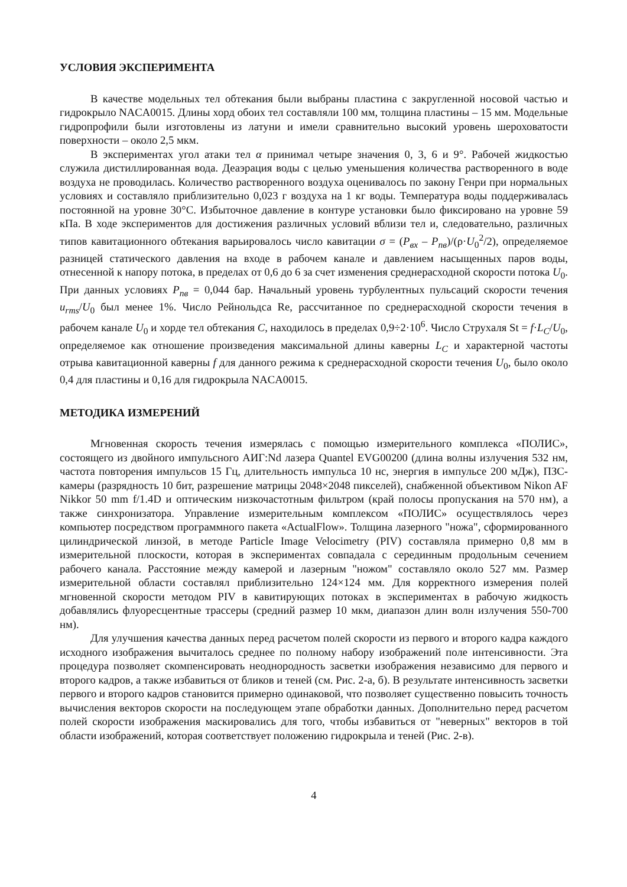УСЛОВИЯ ЭКСПЕРИМЕНТА
В качестве модельных тел обтекания были выбраны пластина с закругленной носовой частью и гидрокрыло NACA0015. Длины хорд обоих тел составляли 100 мм, толщина пластины – 15 мм. Модельные гидропрофили были изготовлены из латуни и имели сравнительно высокий уровень шероховатости поверхности – около 2,5 мкм.
В экспериментах угол атаки тел α принимал четыре значения 0, 3, 6 и 9°. Рабочей жидкостью служила дистиллированная вода. Деаэрация воды с целью уменьшения количества растворенного в воде воздуха не проводилась. Количество растворенного воздуха оценивалось по закону Генри при нормальных условиях и составляло приблизительно 0,023 г воздуха на 1 кг воды. Температура воды поддерживалась постоянной на уровне 30°C. Избыточное давление в контуре установки было фиксировано на уровне 59 кПа. В ходе экспериментов для достижения различных условий вблизи тел и, следовательно, различных типов кавитационного обтекания варьировалось число кавитации σ = (P<sub>вх</sub> – P<sub>пв</sub>)/(ρ·U<sub>0</sub><sup>2</sup>/2), определяемое разницей статического давления на входе в рабочем канале и давлением насыщенных паров воды, отнесенной к напору потока, в пределах от 0,6 до 6 за счет изменения среднерасходной скорости потока U<sub>0</sub>. При данных условиях P<sub>пв</sub> = 0,044 бар. Начальный уровень турбулентных пульсаций скорости течения u<sub>rms</sub>/U<sub>0</sub> был менее 1%. Число Рейнольдса Re, рассчитанное по среднерасходной скорости течения в рабочем канале U<sub>0</sub> и хорде тел обтекания C, находилось в пределах 0,9÷2·10<sup>6</sup>. Число Струхаля St = f·L<sub>C</sub>/U<sub>0</sub>, определяемое как отношение произведения максимальной длины каверны L<sub>C</sub> и характерной частоты отрыва кавитационной каверны f для данного режима к среднерасходной скорости течения U<sub>0</sub>, было около 0,4 для пластины и 0,16 для гидрокрыла NACA0015.
МЕТОДИКА ИЗМЕРЕНИЙ
Мгновенная скорость течения измерялась с помощью измерительного комплекса «ПОЛИС», состоящего из двойного импульсного АИГ:Nd лазера Quantel EVG00200 (длина волны излучения 532 нм, частота повторения импульсов 15 Гц, длительность импульса 10 нс, энергия в импульсе 200 мДж), ПЗС-камеры (разрядность 10 бит, разрешение матрицы 2048×2048 пикселей), снабженной объективом Nikon AF Nikkor 50 mm f/1.4D и оптическим низкочастотным фильтром (край полосы пропускания на 570 нм), а также синхронизатора. Управление измерительным комплексом «ПОЛИС» осуществлялось через компьютер посредством программного пакета «ActualFlow». Толщина лазерного "ножа", сформированного цилиндрической линзой, в методе Particle Image Velocimetry (PIV) составляла примерно 0,8 мм в измерительной плоскости, которая в экспериментах совпадала с серединным продольным сечением рабочего канала. Расстояние между камерой и лазерным "ножом" составляло около 527 мм. Размер измерительной области составлял приблизительно 124×124 мм. Для корректного измерения полей мгновенной скорости методом PIV в кавитирующих потоках в экспериментах в рабочую жидкость добавлялись флуоресцентные трассеры (средний размер 10 мкм, диапазон длин волн излучения 550-700 нм).
Для улучшения качества данных перед расчетом полей скорости из первого и второго кадра каждого исходного изображения вычиталось среднее по полному набору изображений поле интенсивности. Эта процедура позволяет скомпенсировать неоднородность засветки изображения независимо для первого и второго кадров, а также избавиться от бликов и теней (см. Рис. 2-а, б). В результате интенсивность засветки первого и второго кадров становится примерно одинаковой, что позволяет существенно повысить точность вычисления векторов скорости на последующем этапе обработки данных. Дополнительно перед расчетом полей скорости изображения маскировались для того, чтобы избавиться от "неверных" векторов в той области изображений, которая соответствует положению гидрокрыла и теней (Рис. 2-в).
4